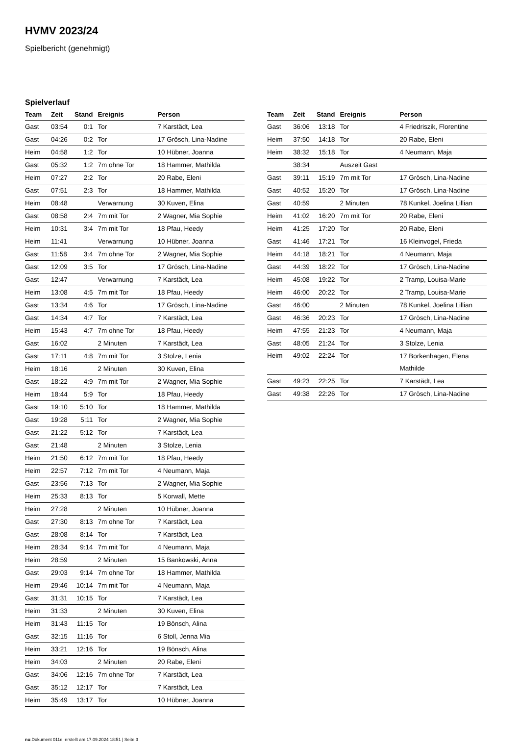HVMV 2023/24
Spielbericht (genehmigt)
Spielverlauf
| Team | Zeit | Stand | Ereignis | Person |
| --- | --- | --- | --- | --- |
| Gast | 03:54 | 0:1 | Tor | 7 Karstädt, Lea |
| Gast | 04:26 | 0:2 | Tor | 17 Grösch, Lina-Nadine |
| Heim | 04:58 | 1:2 | Tor | 10 Hübner, Joanna |
| Gast | 05:32 | 1:2 | 7m ohne Tor | 18 Hammer, Mathilda |
| Heim | 07:27 | 2:2 | Tor | 20 Rabe, Eleni |
| Gast | 07:51 | 2:3 | Tor | 18 Hammer, Mathilda |
| Heim | 08:48 | | Verwarnung | 30 Kuven, Elina |
| Gast | 08:58 | 2:4 | 7m mit Tor | 2 Wagner, Mia Sophie |
| Heim | 10:31 | 3:4 | 7m mit Tor | 18 Pfau, Heedy |
| Heim | 11:41 | | Verwarnung | 10 Hübner, Joanna |
| Gast | 11:58 | 3:4 | 7m ohne Tor | 2 Wagner, Mia Sophie |
| Gast | 12:09 | 3:5 | Tor | 17 Grösch, Lina-Nadine |
| Gast | 12:47 | | Verwarnung | 7 Karstädt, Lea |
| Heim | 13:08 | 4:5 | 7m mit Tor | 18 Pfau, Heedy |
| Gast | 13:34 | 4:6 | Tor | 17 Grösch, Lina-Nadine |
| Gast | 14:34 | 4:7 | Tor | 7 Karstädt, Lea |
| Heim | 15:43 | 4:7 | 7m ohne Tor | 18 Pfau, Heedy |
| Gast | 16:02 | | 2 Minuten | 7 Karstädt, Lea |
| Gast | 17:11 | 4:8 | 7m mit Tor | 3 Stolze, Lenia |
| Heim | 18:16 | | 2 Minuten | 30 Kuven, Elina |
| Gast | 18:22 | 4:9 | 7m mit Tor | 2 Wagner, Mia Sophie |
| Heim | 18:44 | 5:9 | Tor | 18 Pfau, Heedy |
| Gast | 19:10 | 5:10 | Tor | 18 Hammer, Mathilda |
| Gast | 19:28 | 5:11 | Tor | 2 Wagner, Mia Sophie |
| Gast | 21:22 | 5:12 | Tor | 7 Karstädt, Lea |
| Gast | 21:48 | | 2 Minuten | 3 Stolze, Lenia |
| Heim | 21:50 | 6:12 | 7m mit Tor | 18 Pfau, Heedy |
| Heim | 22:57 | 7:12 | 7m mit Tor | 4 Neumann, Maja |
| Gast | 23:56 | 7:13 | Tor | 2 Wagner, Mia Sophie |
| Heim | 25:33 | 8:13 | Tor | 5 Korwall, Mette |
| Heim | 27:28 | | 2 Minuten | 10 Hübner, Joanna |
| Gast | 27:30 | 8:13 | 7m ohne Tor | 7 Karstädt, Lea |
| Gast | 28:08 | 8:14 | Tor | 7 Karstädt, Lea |
| Heim | 28:34 | 9:14 | 7m mit Tor | 4 Neumann, Maja |
| Heim | 28:59 | | 2 Minuten | 15 Bankowski, Anna |
| Gast | 29:03 | 9:14 | 7m ohne Tor | 18 Hammer, Mathilda |
| Heim | 29:46 | 10:14 | 7m mit Tor | 4 Neumann, Maja |
| Gast | 31:31 | 10:15 | Tor | 7 Karstädt, Lea |
| Heim | 31:33 | | 2 Minuten | 30 Kuven, Elina |
| Heim | 31:43 | 11:15 | Tor | 19 Bönsch, Alina |
| Gast | 32:15 | 11:16 | Tor | 6 Stoll, Jenna Mia |
| Heim | 33:21 | 12:16 | Tor | 19 Bönsch, Alina |
| Heim | 34:03 | | 2 Minuten | 20 Rabe, Eleni |
| Gast | 34:06 | 12:16 | 7m ohne Tor | 7 Karstädt, Lea |
| Gast | 35:12 | 12:17 | Tor | 7 Karstädt, Lea |
| Heim | 35:49 | 13:17 | Tor | 10 Hübner, Joanna |
| Team | Zeit | Stand | Ereignis | Person |
| --- | --- | --- | --- | --- |
| Gast | 36:06 | 13:18 | Tor | 4 Friedriszik, Florentine |
| Heim | 37:50 | 14:18 | Tor | 20 Rabe, Eleni |
| Heim | 38:32 | 15:18 | Tor | 4 Neumann, Maja |
| | 38:34 | | Auszeit Gast | |
| Gast | 39:11 | 15:19 | 7m mit Tor | 17 Grösch, Lina-Nadine |
| Gast | 40:52 | 15:20 | Tor | 17 Grösch, Lina-Nadine |
| Gast | 40:59 | | 2 Minuten | 78 Kunkel, Joelina Lillian |
| Heim | 41:02 | 16:20 | 7m mit Tor | 20 Rabe, Eleni |
| Heim | 41:25 | 17:20 | Tor | 20 Rabe, Eleni |
| Gast | 41:46 | 17:21 | Tor | 16 Kleinvogel, Frieda |
| Heim | 44:18 | 18:21 | Tor | 4 Neumann, Maja |
| Gast | 44:39 | 18:22 | Tor | 17 Grösch, Lina-Nadine |
| Heim | 45:08 | 19:22 | Tor | 2 Tramp, Louisa-Marie |
| Heim | 46:00 | 20:22 | Tor | 2 Tramp, Louisa-Marie |
| Gast | 46:00 | | 2 Minuten | 78 Kunkel, Joelina Lillian |
| Gast | 46:36 | 20:23 | Tor | 17 Grösch, Lina-Nadine |
| Heim | 47:55 | 21:23 | Tor | 4 Neumann, Maja |
| Gast | 48:05 | 21:24 | Tor | 3 Stolze, Lenia |
| Heim | 49:02 | 22:24 | Tor | 17 Borkenhagen, Elena Mathilde |
| Gast | 49:23 | 22:25 | Tor | 7 Karstädt, Lea |
| Gast | 49:38 | 22:26 | Tor | 17 Grösch, Lina-Nadine |
nu.Dokument 011e, erstellt am 17.09.2024 18:51 | Seite 3